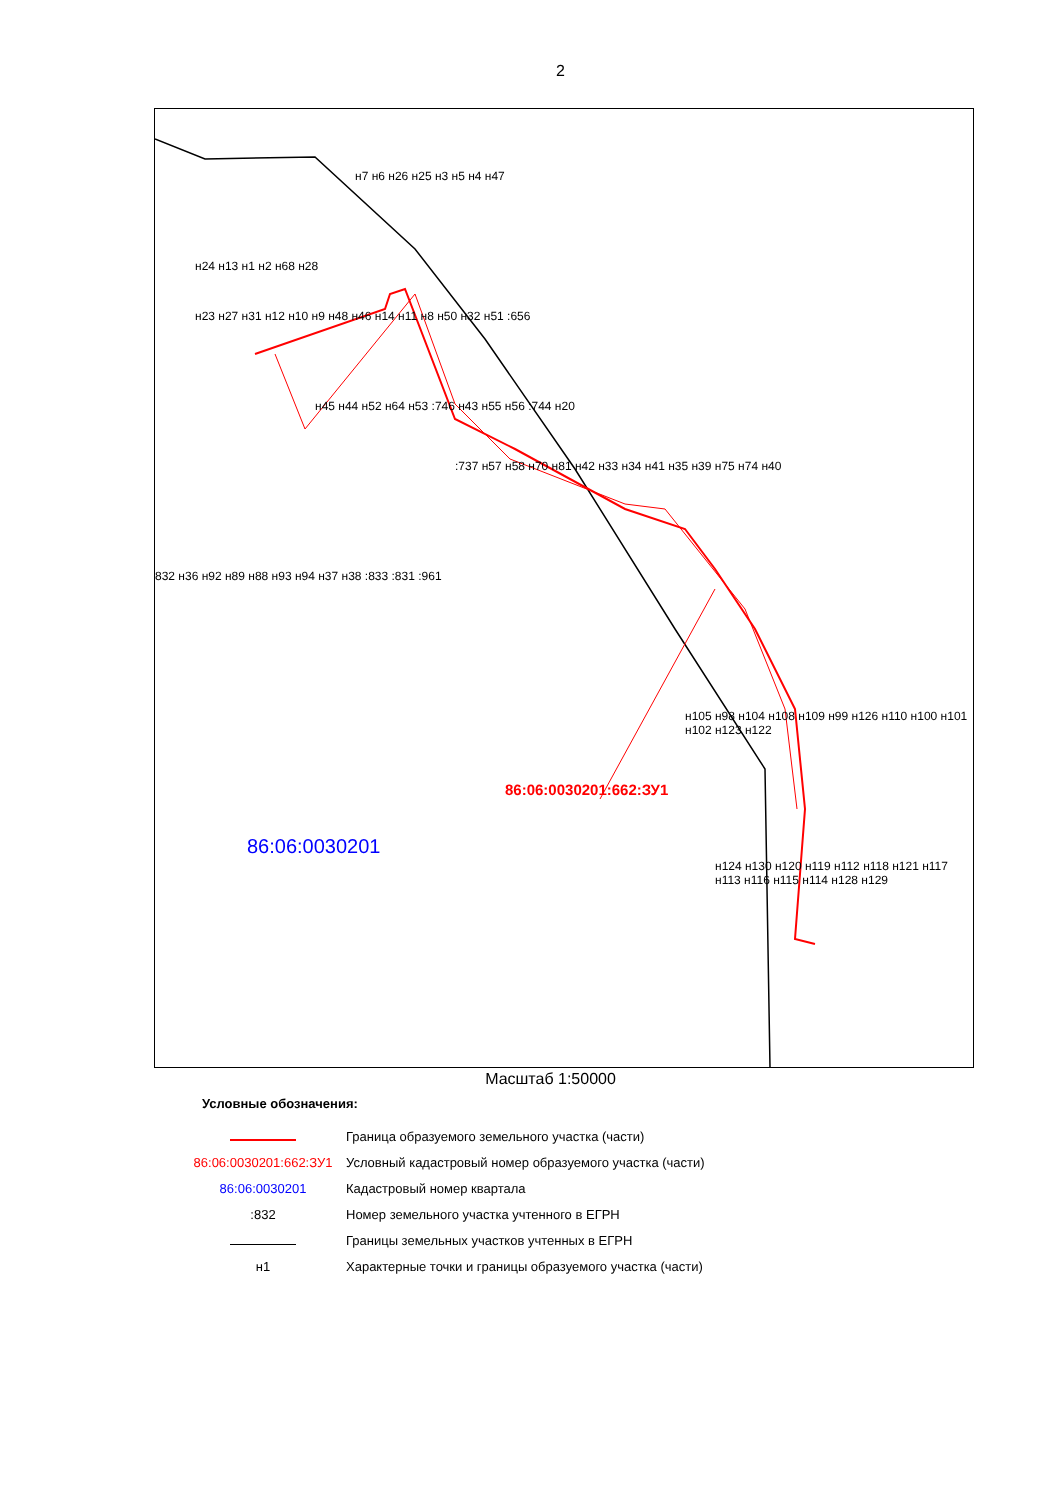2
86:06:0030201:662:ЗУ1
86:06:0030201
н7 н6 н26 н25 н3 н5 н4 н47
н24 н13 н1 н2 н68 н28
н23 н27 н31 н12 н10 н9 н48 н46 н14 н11 н8 н50 н32 н51 :656
н45 н44 н52 н64 н53 :746 н43 н55 н56 :744 н20
:737 н57 н58 н70 н81 н42 н33 н34 н41 н35 н39 н75 н74 н40
832 н36 н92 н89 н88 н93 н94 н37 н38 :833 :831 :961
н105 н98 н104 н108 н109 н99 н126 н110 н100 н101 н102 н123 н122
н124 н130 н120 н119 н112 н118 н121 н117 н113 н116 н115 н114 н128 н129
Масштаб 1:50000
Условные обозначения:
Граница образуемого земельного участка (части)
86:06:0030201:662:ЗУ1
Условный кадастровый номер образуемого участка (части)
86:06:0030201 Кадастровый номер квартала
:832
Номер земельного участка учтенного в ЕГРН
Границы земельных участков учтенных в ЕГРН
н1
Характерные точки и границы образуемого участка (части)